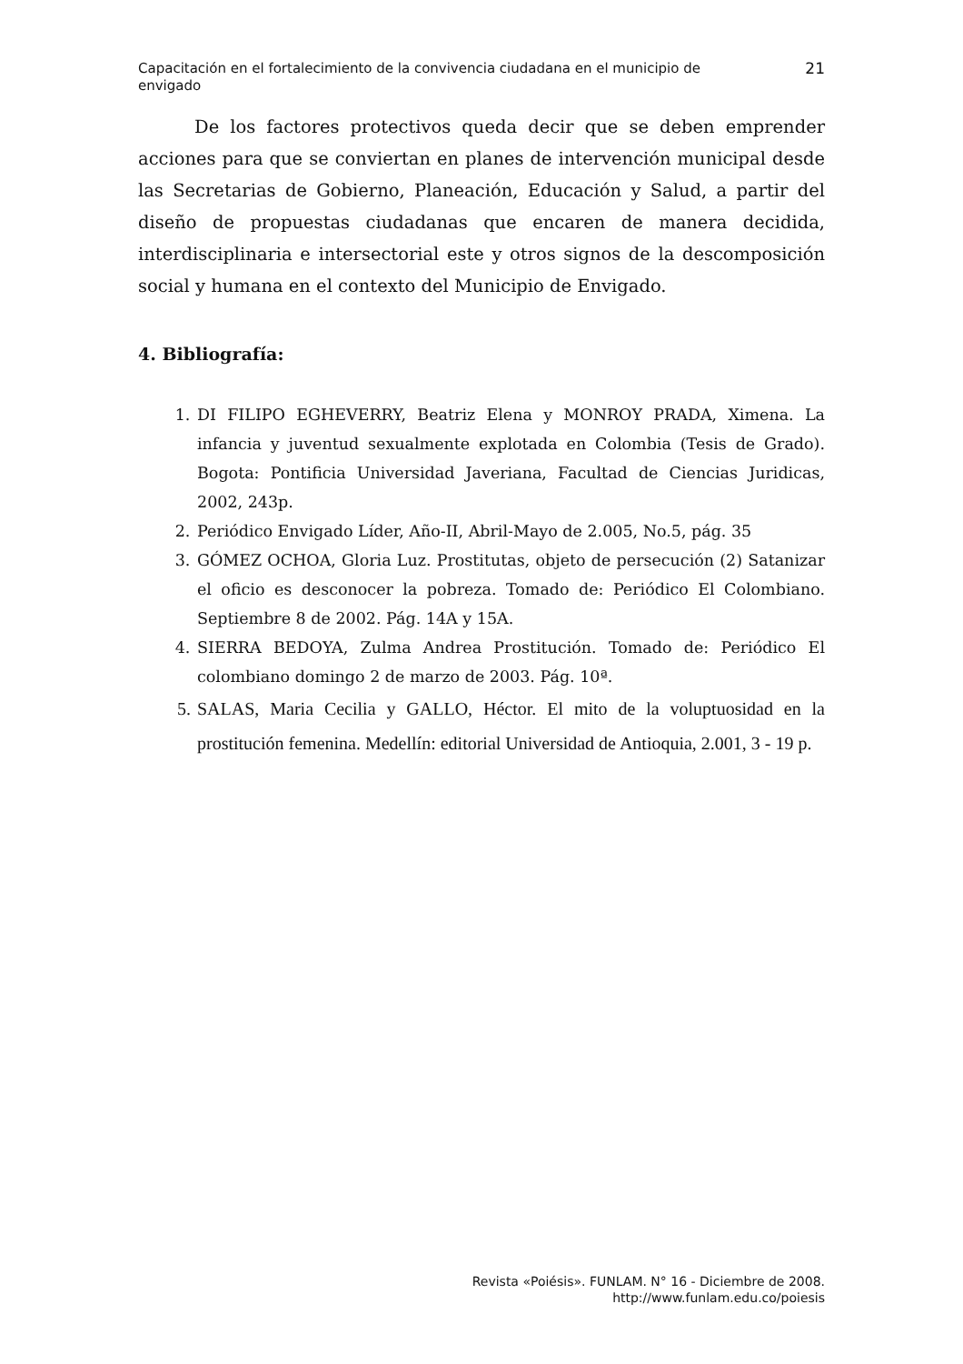Capacitación en el fortalecimiento de la convivencia ciudadana en el municipio de
envigado
21
De los factores protectivos queda decir que se deben emprender acciones para que se conviertan en planes de intervención municipal desde las Secretarias de Gobierno, Planeación, Educación y Salud, a partir del diseño de propuestas ciudadanas que encaren de manera decidida, interdisciplinaria e intersectorial este y otros signos de la descomposición social y humana en el contexto del Municipio de Envigado.
4. Bibliografía:
1. DI FILIPO EGHEVERRY, Beatriz Elena y MONROY PRADA, Ximena. La infancia y juventud sexualmente explotada en Colombia (Tesis de Grado). Bogota: Pontificia Universidad Javeriana, Facultad de Ciencias Juridicas, 2002, 243p.
2. Periódico Envigado Líder, Año-II, Abril-Mayo de 2.005, No.5, pág. 35
3. GÓMEZ OCHOA, Gloria Luz. Prostitutas, objeto de persecución (2) Satanizar el oficio es desconocer la pobreza. Tomado de: Periódico El Colombiano. Septiembre 8 de 2002. Pág. 14A y 15A.
4. SIERRA BEDOYA, Zulma Andrea Prostitución. Tomado de: Periódico El colombiano domingo 2 de marzo de 2003. Pág. 10ª.
5. SALAS, Maria Cecilia y GALLO, Héctor. El mito de la voluptuosidad en la prostitución femenina. Medellín: editorial Universidad de Antioquia, 2.001, 3 - 19 p.
Revista «Poiésis». FUNLAM. N° 16 - Diciembre de 2008.
http://www.funlam.edu.co/poiesis